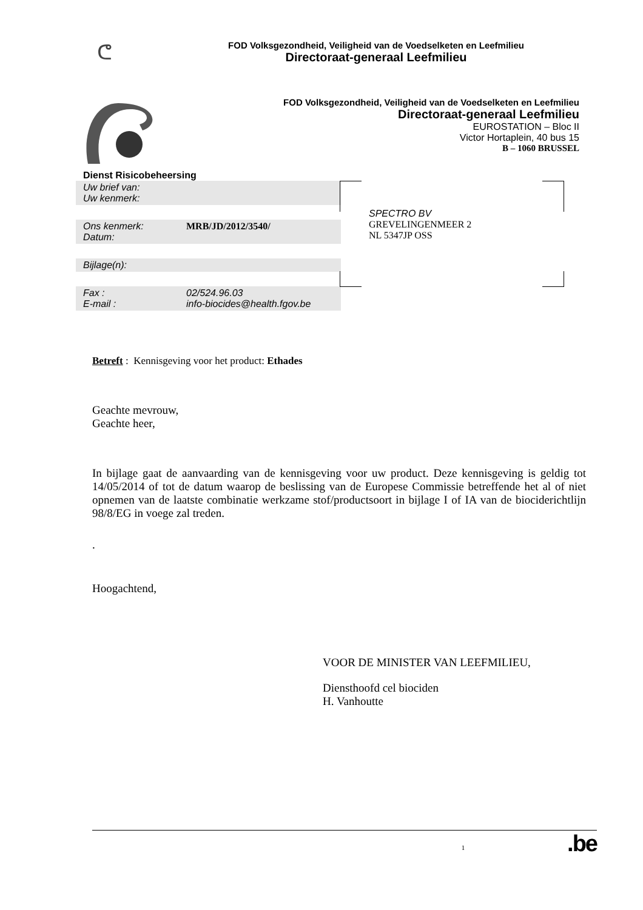ᕦ
FOD Volksgezondheid, Veiligheid van de Voedselketen en Leefmilieu
Directoraat-generaal Leefmilieu
FOD Volksgezondheid, Veiligheid van de Voedselketen en Leefmilieu
Directoraat-generaal Leefmilieu
EUROSTATION – Bloc II
Victor Hortaplein, 40 bus 15
B – 1060 BRUSSEL
Dienst Risicobeheersing
Uw brief van:
Uw kenmerk:
Ons kenmerk: MRB/JD/2012/3540/
Datum:
Bijlage(n):
Fax : 02/524.96.03
E-mail : info-biocides@health.fgov.be
SPECTRO BV
GREVELINGENMEER 2
NL 5347JP OSS
Betreft : Kennisgeving voor het product: Ethades
Geachte mevrouw,
Geachte heer,
In bijlage gaat de aanvaarding van de kennisgeving voor uw product. Deze kennisgeving is geldig tot 14/05/2014 of tot de datum waarop de beslissing van de Europese Commissie betreffende het al of niet opnemen van de laatste combinatie werkzame stof/productsoort in bijlage I of IA van de biociderichtlijn 98/8/EG in voege zal treden.
.
Hoogachtend,
VOOR DE MINISTER VAN LEEFMILIEU,
Diensthoofd cel biociden
H. Vanhoutte
1.be